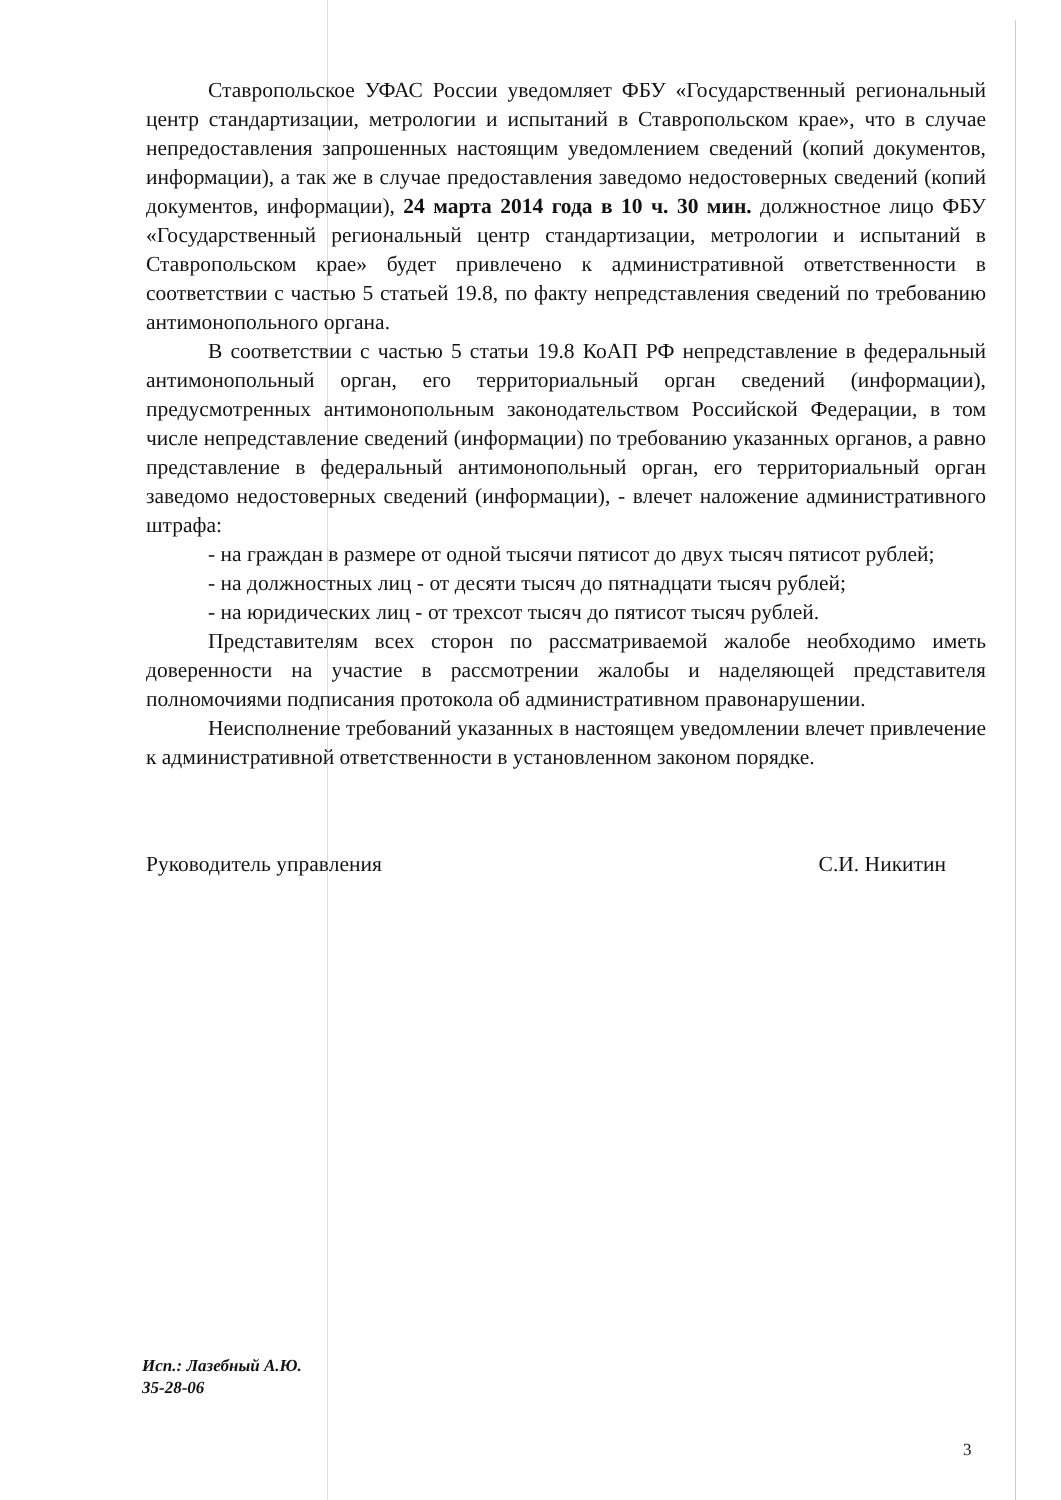Ставропольское УФАС России уведомляет ФБУ «Государственный региональный центр стандартизации, метрологии и испытаний в Ставропольском крае», что в случае непредоставления запрошенных настоящим уведомлением сведений (копий документов, информации), а так же в случае предоставления заведомо недостоверных сведений (копий документов, информации), 24 марта 2014 года в 10 ч. 30 мин. должностное лицо ФБУ «Государственный региональный центр стандартизации, метрологии и испытаний в Ставропольском крае» будет привлечено к административной ответственности в соответствии с частью 5 статьей 19.8, по факту непредставления сведений по требованию антимонопольного органа.
В соответствии с частью 5 статьи 19.8 КоАП РФ непредставление в федеральный антимонопольный орган, его территориальный орган сведений (информации), предусмотренных антимонопольным законодательством Российской Федерации, в том числе непредставление сведений (информации) по требованию указанных органов, а равно представление в федеральный антимонопольный орган, его территориальный орган заведомо недостоверных сведений (информации), - влечет наложение административного штрафа:
- на граждан в размере от одной тысячи пятисот до двух тысяч пятисот рублей;
- на должностных лиц - от десяти тысяч до пятнадцати тысяч рублей;
- на юридических лиц - от трехсот тысяч до пятисот тысяч рублей.
Представителям всех сторон по рассматриваемой жалобе необходимо иметь доверенности на участие в рассмотрении жалобы и наделяющей представителя полномочиями подписания протокола об административном правонарушении.
Неисполнение требований указанных в настоящем уведомлении влечет привлечение к административной ответственности в установленном законом порядке.
Руководитель управления С.И. Никитин
Исп.: Лазебный А.Ю.
35-28-06
3